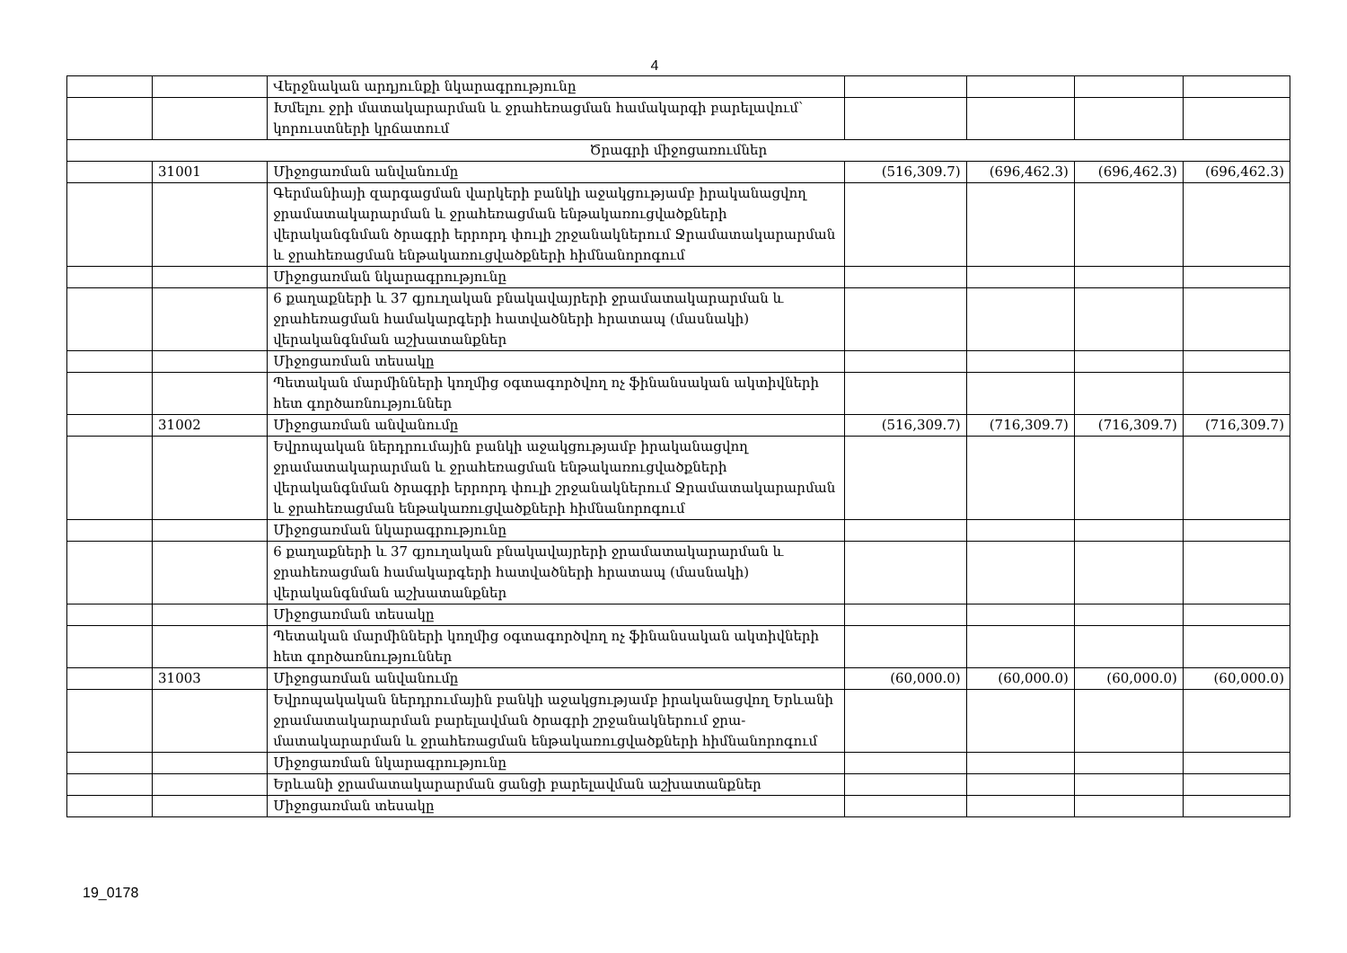4
| | | Վերջնական արդյունքի նկարագրությունը | | | | |
| | | Խմելու ջրի մատակարարման և ջրահեռացման համակարգի բարելավում՝ կորուստների կրճատում | | | | |
| Ծրագրի միջոցառումներ | | | | | | |
| | 31001 | Միջոցառման անվանումը | (516,309.7) | (696,462.3) | (696,462.3) | (696,462.3) |
| | | Գերմանիայի զարգացման վարկերի բանկի աջակցությամբ իրականացվող ջրամատակարարման և ջրահեռացման ենթակառուցվածքների վերականգնման ծրագրի երրորդ փուլի շրջանակներում Ջրամատակարարման և ջրահեռացման ենթակառուցվածքների հիմնանորոգում | | | | |
| | | Միջոցառման նկարագրությունը | | | | |
| | | 6 քաղաքների և 37 գյուղական բնակավայրերի ջրամատակարարման և ջրահեռացման համակարգերի հատվածների հրատապ (մասնակի) վերականգնման աշխատանքներ | | | | |
| | | Միջոցառման տեսակը | | | | |
| | | Պետական մարմինների կողմից օգտագործվող ոչ ֆինանսական ակտիվների հետ գործառնություններ | | | | |
| | 31002 | Միջոցառման անվանումը | (516,309.7) | (716,309.7) | (716,309.7) | (716,309.7) |
| | | Եվրոպական ներդրումային բանկի աջակցությամբ իրականացվող ջրամատակարարման և ջրահեռացման ենթակառուցվածքների վերականգնման ծրագրի երրորդ փուլի շրջանակներում Ջրամատակարարման և ջրահեռացման ենթակառուցվածքների հիմնանորոգում | | | | |
| | | Միջոցառման նկարագրությունը | | | | |
| | | 6 քաղաքների և 37 գյուղական բնակավայրերի ջրամատակարարման և ջրահեռացման համակարգերի հատվածների հրատապ (մասնակի) վերականգնման աշխատանքներ | | | | |
| | | Միջոցառման տեսակը | | | | |
| | | Պետական մարմինների կողմից օգտագործվող ոչ ֆինանսական ակտիվների հետ գործառնություններ | | | | |
| | 31003 | Միջոցառման անվանումը | (60,000.0) | (60,000.0) | (60,000.0) | (60,000.0) |
| | | Եվրոպակական ներդրումային բանկի աջակցությամբ իրականացվող Երևանի ջրամատակարարման բարելավման ծրագրի շրջանակներում ջրա-մատակարարման և ջրահեռացման ենթակառուցվածքների հիմնանորոգում | | | | |
| | | Միջոցառման նկարագրությունը | | | | |
| | | Երևանի ջրամատակարարման ցանցի բարելավման աշխատանքներ | | | | |
| | | Միջոցառման տեսակը | | | | |
19_0178